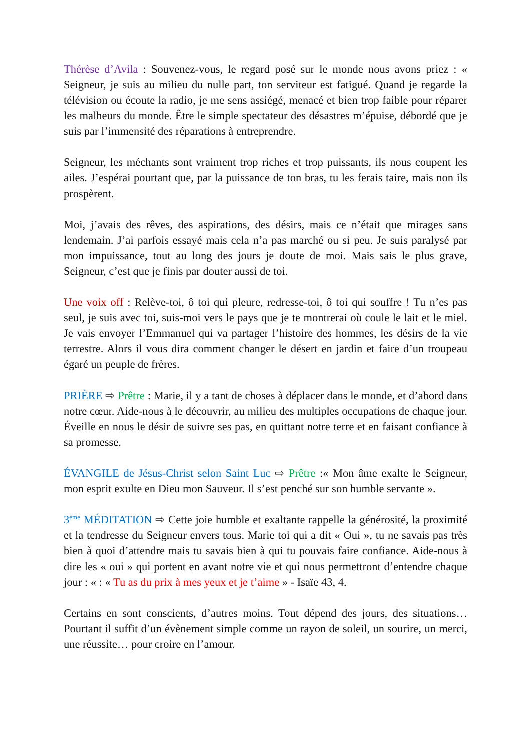Thérèse d’Avila : Souvenez-vous, le regard posé sur le monde nous avons priez : « Seigneur, je suis au milieu du nulle part, ton serviteur est fatigué. Quand je regarde la télévision ou écoute la radio, je me sens assiégé, menacé et bien trop faible pour réparer les malheurs du monde. Être le simple spectateur des désastres m’épuise, débordé que je suis par l’immensité des réparations à entreprendre.
Seigneur, les méchants sont vraiment trop riches et trop puissants, ils nous coupent les ailes. J’espérai pourtant que, par la puissance de ton bras, tu les ferais taire, mais non ils prospèrent.
Moi, j’avais des rêves, des aspirations, des désirs, mais ce n’était que mirages sans lendemain. J’ai parfois essayé mais cela n’a pas marché ou si peu. Je suis paralysé par mon impuissance, tout au long des jours je doute de moi. Mais sais le plus grave, Seigneur, c’est que je finis par douter aussi de toi.
Une voix off : Relève-toi, ô toi qui pleure, redresse-toi, ô toi qui souffre ! Tu n’es pas seul, je suis avec toi, suis-moi vers le pays que je te montrerai où coule le lait et le miel. Je vais envoyer l’Emmanuel qui va partager l’histoire des hommes, les désirs de la vie terrestre. Alors il vous dira comment changer le désert en jardin et faire d’un troupeau égaré un peuple de frères.
PRIÈRE ⇨ Prêtre : Marie, il y a tant de choses à déplacer dans le monde, et d’abord dans notre cœur. Aide-nous à le découvrir, au milieu des multiples occupations de chaque jour. Éveille en nous le désir de suivre ses pas, en quittant notre terre et en faisant confiance à sa promesse.
ÉVANGILE de Jésus-Christ selon Saint Luc ⇨ Prêtre :« Mon âme exalte le Seigneur, mon esprit exulte en Dieu mon Sauveur. Il s’est penché sur son humble servante ».
3<sup>ème</sup> MÉDITATION ⇨ Cette joie humble et exaltante rappelle la générosité, la proximité et la tendresse du Seigneur envers tous. Marie toi qui a dit « Oui », tu ne savais pas très bien à quoi d’attendre mais tu savais bien à qui tu pouvais faire confiance. Aide-nous à dire les « oui » qui portent en avant notre vie et qui nous permettront d’entendre chaque jour : « : « Tu as du prix à mes yeux et je t’aime » - Isaïe 43, 4.
Certains en sont conscients, d’autres moins. Tout dépend des jours, des situations… Pourtant il suffit d’un évènement simple comme un rayon de soleil, un sourire, un merci, une réussite… pour croire en l’amour.